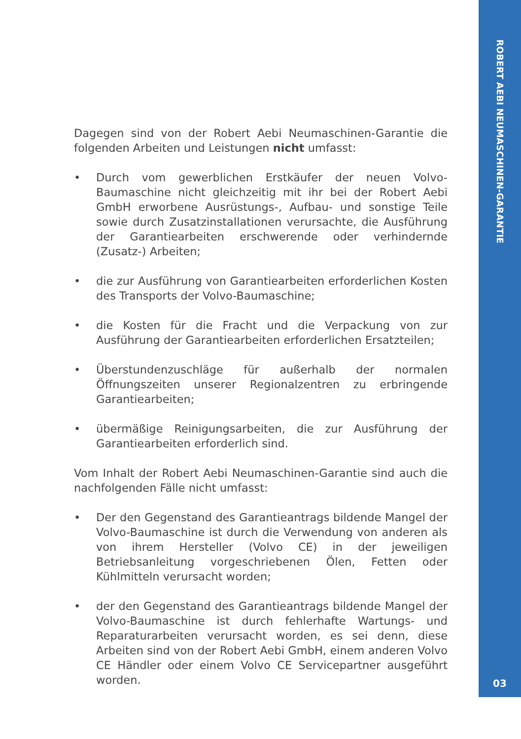ROBERT AEBI NEUMASCHINEN-GARANTIE
03
Dagegen sind von der Robert Aebi Neumaschinen-Garantie die folgenden Arbeiten und Leistungen nicht umfasst:
• Durch vom gewerblichen Erstkäufer der neuen Volvo-Baumaschine nicht gleichzeitig mit ihr bei der Robert Aebi GmbH erworbene Ausrüstungs-, Aufbau- und sonstige Teile sowie durch Zusatzinstallationen verursachte, die Ausführung der Garantiearbeiten erschwerende oder verhindernde (Zusatz-) Arbeiten;
• die zur Ausführung von Garantiearbeiten erforderlichen Kosten des Transports der Volvo-Baumaschine;
• die Kosten für die Fracht und die Verpackung von zur Ausführung der Garantiearbeiten erforderlichen Ersatzteilen;
• Überstundenzuschläge für außerhalb der normalen Öffnungszeiten unserer Regionalzentren zu erbringende Garantiearbeiten;
• übermäßige Reinigungsarbeiten, die zur Ausführung der Garantiearbeiten erforderlich sind.
Vom Inhalt der Robert Aebi Neumaschinen-Garantie sind auch die nachfolgenden Fälle nicht umfasst:
• Der den Gegenstand des Garantieantrags bildende Mangel der Volvo-Baumaschine ist durch die Verwendung von anderen als von ihrem Hersteller (Volvo CE) in der jeweiligen Betriebsanleitung vorgeschriebenen Ölen, Fetten oder Kühlmitteln verursacht worden;
• der den Gegenstand des Garantieantrags bildende Mangel der Volvo-Baumaschine ist durch fehlerhafte Wartungs- und Reparaturarbeiten verursacht worden, es sei denn, diese Arbeiten sind von der Robert Aebi GmbH, einem anderen Volvo CE Händler oder einem Volvo CE Servicepartner ausgeführt worden.